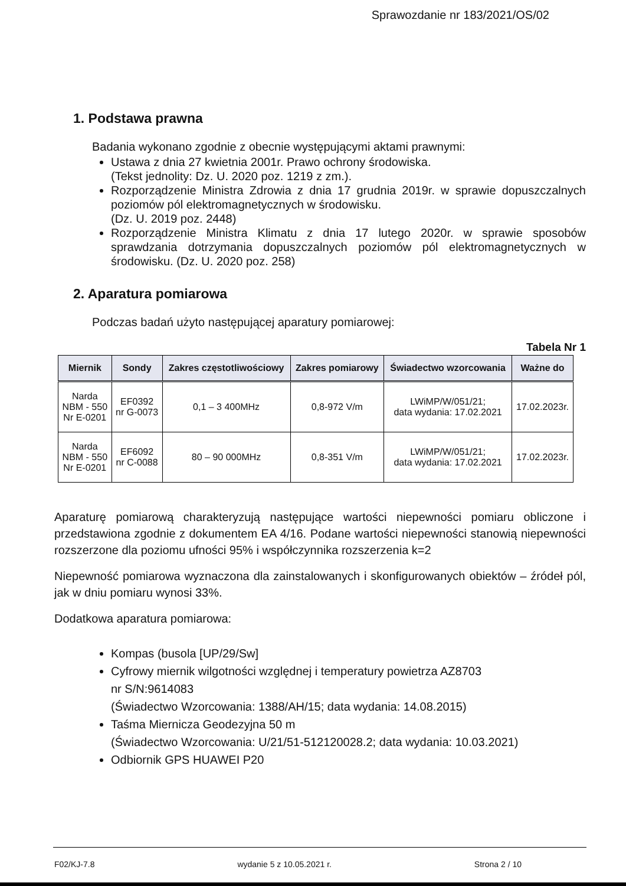Sprawozdanie nr 183/2021/OS/02
1. Podstawa prawna
Badania wykonano zgodnie z obecnie występującymi aktami prawnymi:
Ustawa z dnia 27 kwietnia 2001r. Prawo ochrony środowiska.
(Tekst jednolity: Dz. U. 2020 poz. 1219 z zm.).
Rozporządzenie Ministra Zdrowia z dnia 17 grudnia 2019r. w sprawie dopuszczalnych poziomów pól elektromagnetycznych w środowisku.
(Dz. U. 2019 poz. 2448)
Rozporządzenie Ministra Klimatu z dnia 17 lutego 2020r. w sprawie sposobów sprawdzania dotrzymania dopuszczalnych poziomów pól elektromagnetycznych w środowisku. (Dz. U. 2020 poz. 258)
2. Aparatura pomiarowa
Podczas badań użyto następującej aparatury pomiarowej:
Tabela Nr 1
| Miernik | Sondy | Zakres częstotliwościowy | Zakres pomiarowy | Świadectwo wzorcowania | Ważne do |
| --- | --- | --- | --- | --- | --- |
| Narda NBM - 550 Nr E-0201 | EF0392 nr G-0073 | 0,1 – 3 400MHz | 0,8-972 V/m | LWiMP/W/051/21; data wydania: 17.02.2021 | 17.02.2023r. |
| Narda NBM - 550 Nr E-0201 | EF6092 nr C-0088 | 80 – 90 000MHz | 0,8-351 V/m | LWiMP/W/051/21; data wydania: 17.02.2021 | 17.02.2023r. |
Aparaturę pomiarową charakteryzują następujące wartości niepewności pomiaru obliczone i przedstawiona zgodnie z dokumentem EA 4/16. Podane wartości niepewności stanowią niepewności rozszerzone dla poziomu ufności 95% i współczynnika rozszerzenia k=2
Niepewność pomiarowa wyznaczona dla zainstalowanych i skonfigurowanych obiektów – źródeł pól, jak w dniu pomiaru wynosi 33%.
Dodatkowa aparatura pomiarowa:
Kompas (busola [UP/29/Sw]
Cyfrowy miernik wilgotności względnej i temperatury powietrza AZ8703
nr S/N:9614083
(Świadectwo Wzorcowania: 1388/AH/15; data wydania: 14.08.2015)
Taśma Miernicza Geodezyjna 50 m
(Świadectwo Wzorcowania: U/21/51-512120028.2; data wydania: 10.03.2021)
Odbiornik GPS HUAWEI P20
F02/KJ-7.8 wydanie 5 z 10.05.2021 r. Strona 2 / 10